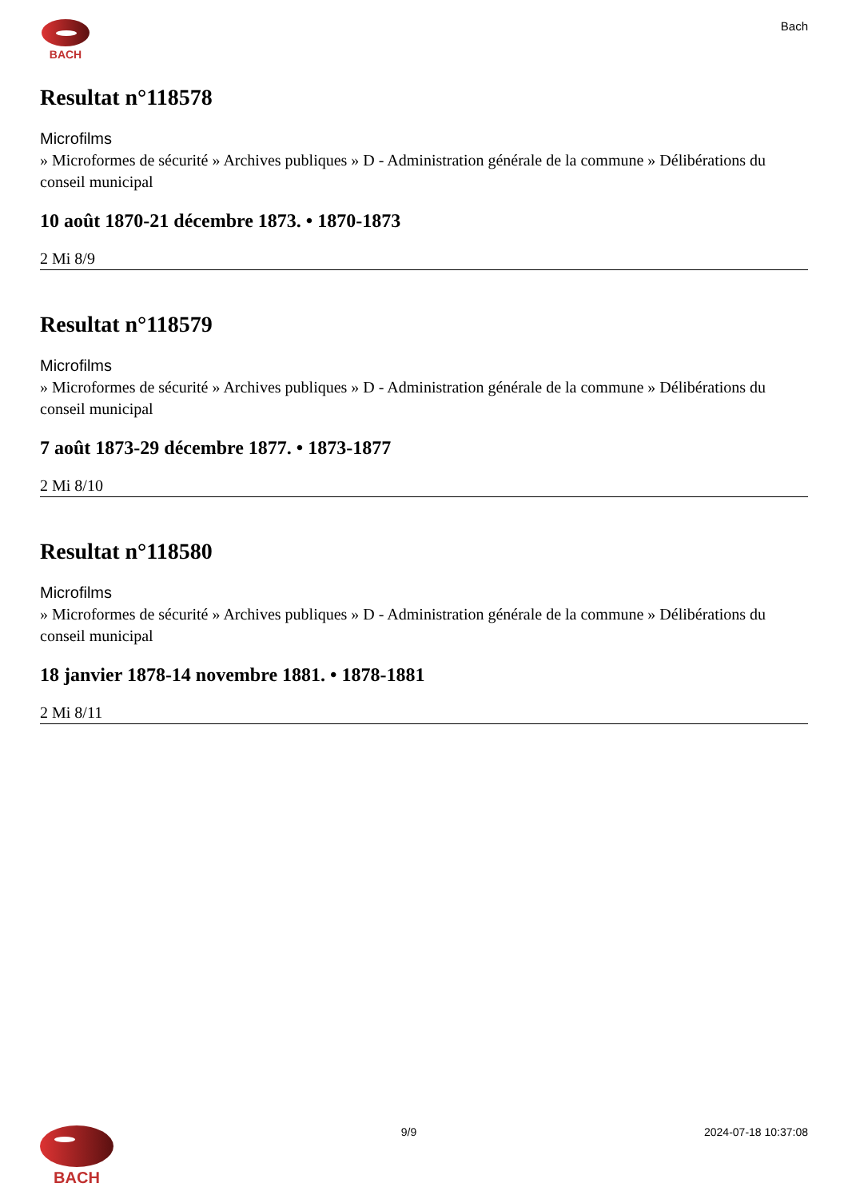BACH Bach
Resultat n°118578
Microfilms
» Microformes de sécurité » Archives publiques » D - Administration générale de la commune » Délibérations du conseil municipal
10 août 1870-21 décembre 1873. • 1870-1873
2 Mi 8/9
Resultat n°118579
Microfilms
» Microformes de sécurité » Archives publiques » D - Administration générale de la commune » Délibérations du conseil municipal
7 août 1873-29 décembre 1877. • 1873-1877
2 Mi 8/10
Resultat n°118580
Microfilms
» Microformes de sécurité » Archives publiques » D - Administration générale de la commune » Délibérations du conseil municipal
18 janvier 1878-14 novembre 1881. • 1878-1881
2 Mi 8/11
BACH
9/9 2024-07-18 10:37:08